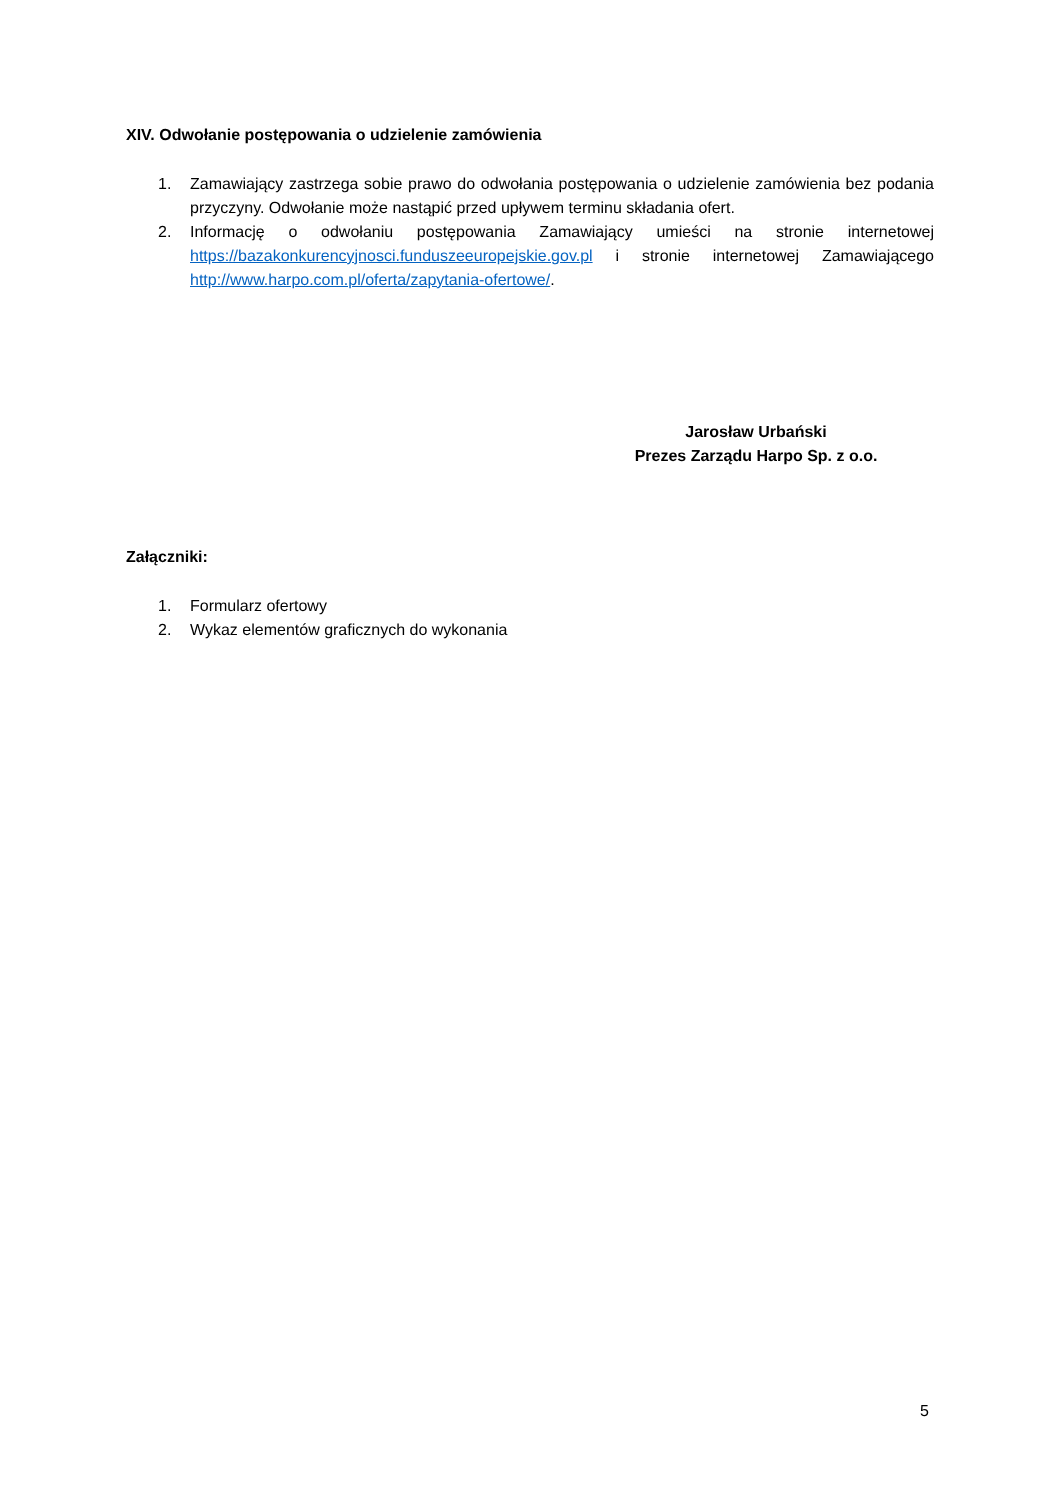XIV. Odwołanie postępowania o udzielenie zamówienia
1. Zamawiający zastrzega sobie prawo do odwołania postępowania o udzielenie zamówienia bez podania przyczyny. Odwołanie może nastąpić przed upływem terminu składania ofert.
2. Informację o odwołaniu postępowania Zamawiający umieści na stronie internetowej https://bazakonkurencyjnosci.funduszeeuropejskie.gov.pl i stronie internetowej Zamawiającego http://www.harpo.com.pl/oferta/zapytania-ofertowe/.
Jarosław Urbański
Prezes Zarządu Harpo Sp. z o.o.
Załączniki:
1. Formularz ofertowy
2. Wykaz elementów graficznych do wykonania
5